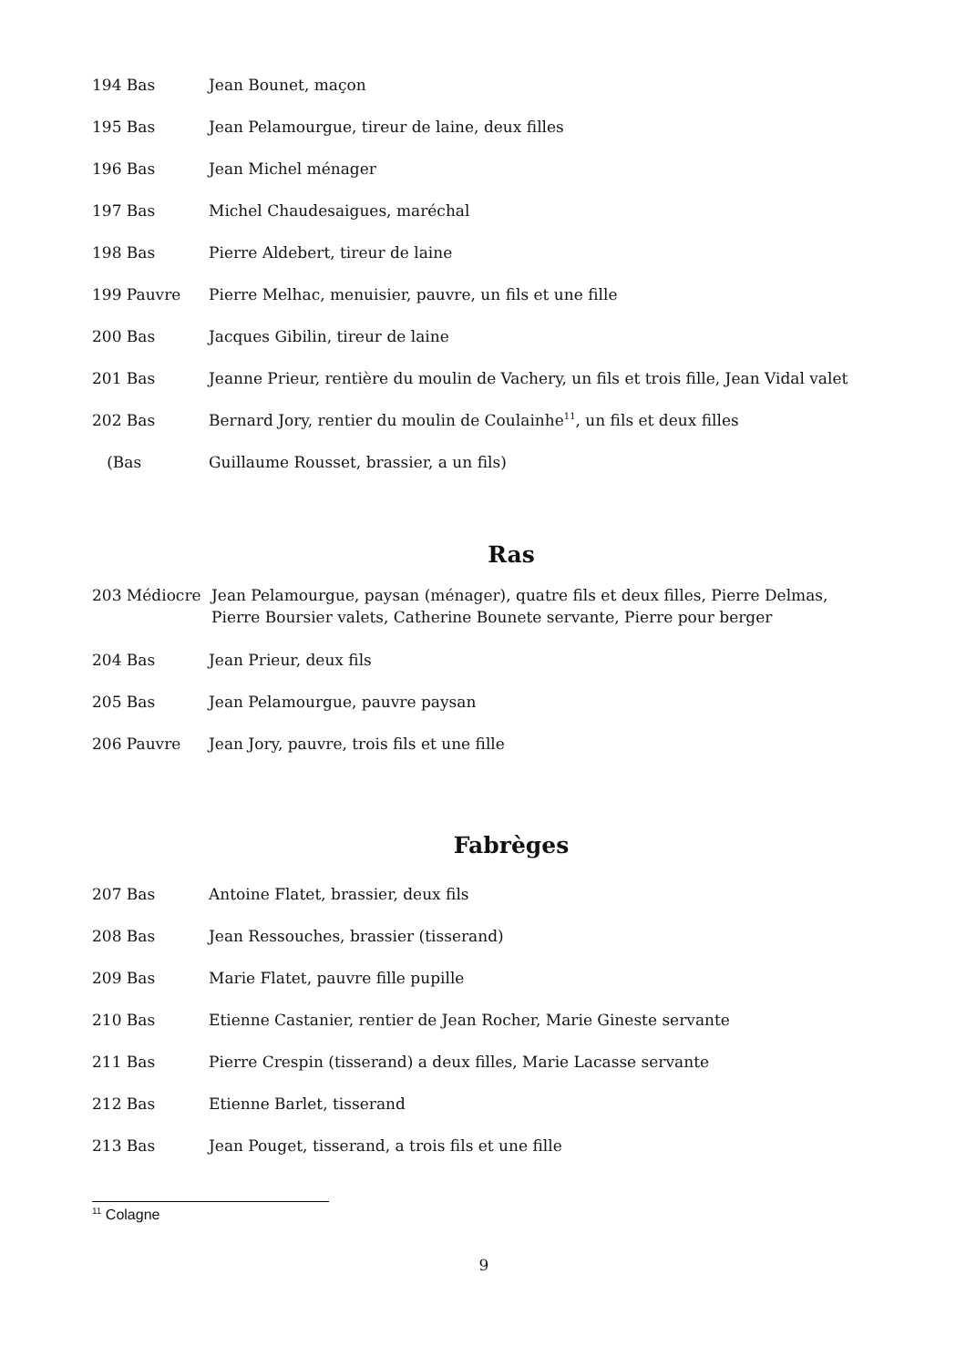194 Bas Jean Bounet, maçon
195 Bas Jean Pelamourgue, tireur de laine, deux filles
196 Bas Jean Michel ménager
197 Bas Michel Chaudesaigues, maréchal
198 Bas Pierre Aldebert, tireur de laine
199 Pauvre Pierre Melhac, menuisier, pauvre, un fils et une fille
200 Bas Jacques Gibilin, tireur de laine
201 Bas Jeanne Prieur, rentière du moulin de Vachery, un fils et trois fille, Jean Vidal valet
202 Bas Bernard Jory, rentier du moulin de Coulainhe<sup>11</sup>, un fils et deux filles
(Bas Guillaume Rousset, brassier, a un fils)
Ras
203 Médiocre Jean Pelamourgue, paysan (ménager), quatre fils et deux filles, Pierre Delmas, Pierre Boursier valets, Catherine Bounete servante, Pierre pour berger
204 Bas Jean Prieur, deux fils
205 Bas Jean Pelamourgue, pauvre paysan
206 Pauvre Jean Jory, pauvre, trois fils et une fille
Fabrèges
207 Bas Antoine Flatet, brassier, deux fils
208 Bas Jean Ressouches, brassier (tisserand)
209 Bas Marie Flatet, pauvre fille pupille
210 Bas Etienne Castanier, rentier de Jean Rocher, Marie Gineste servante
211 Bas Pierre Crespin (tisserand) a deux filles, Marie Lacasse servante
212 Bas Etienne Barlet, tisserand
213 Bas Jean Pouget, tisserand, a trois fils et une fille
<sup>11</sup> Colagne
9